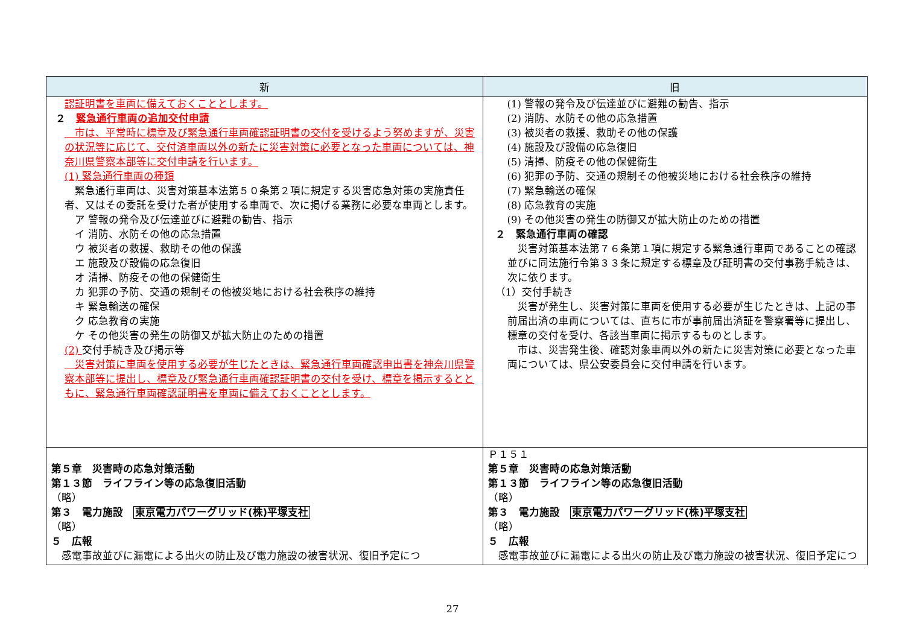| 新 | 旧 |
| --- | --- |
| 認証明書を車両に備えておくこととします。 ２ 緊急通行車両の追加交付申請 市は、平常時に標章及び緊急通行車両確認証明書の交付を受けるよう努めますが、災害の状況等に応じて、交付済車両以外の新たに災害対策に必要となった車両については、神奈川県警察本部等に交付申請を行います。 (1) 緊急通行車両の種類 緊急通行車両は、災害対策基本法第５０条第２項に規定する災害応急対策の実施責任者、又はその委託を受けた者が使用する車両で、次に掲げる業務に必要な車両とします。 ア 警報の発令及び伝達並びに避難の勧告、指示 イ 消防、水防その他の応急措置 ウ 被災者の救援、救助その他の保護 エ 施設及び設備の応急復旧 オ 清掃、防疫その他の保健衛生 カ 犯罪の予防、交通の規制その他被災地における社会秩序の維持 キ 緊急輸送の確保 ク 応急教育の実施 ケ その他災害の発生の防御又が拡大防止のための措置 (2) 交付手続き及び掲示等 災害対策に車両を使用する必要が生じたときは、緊急通行車両確認申出書を神奈川県警察本部等に提出し、標章及び緊急通行車両確認証明書の交付を受け、標章を掲示するとともに、緊急通行車両確認証明書を車両に備えておくこととします。 | (1) 警報の発令及び伝達並びに避難の勧告、指示 (2) 消防、水防その他の応急措置 (3) 被災者の救援、救助その他の保護 (4) 施設及び設備の応急復旧 (5) 清掃、防疫その他の保健衛生 (6) 犯罪の予防、交通の規制その他被災地における社会秩序の維持 (7) 緊急輸送の確保 (8) 応急教育の実施 (9) その他災害の発生の防御又が拡大防止のための措置 ２ 緊急通行車両の確認 災害対策基本法第７６条第１項に規定する緊急通行車両であることの確認並びに同法施行令第３３条に規定する標章及び証明書の交付事務手続きは、次に依ります。 （1）交付手続き 災害が発生し、災害対策に車両を使用する必要が生じたときは、上記の事前届出済の車両については、直ちに市が事前届出済証を警察署等に提出し、標章の交付を受け、各該当車両に掲示するものとします。 市は、災害発生後、確認対象車両以外の新たに災害対策に必要となった車両については、県公安委員会に交付申請を行います。 |
| 第５章 災害時の応急対策活動 第１３節 ライフライン等の応急復旧活動 （略） 第３ 電力施設 東京電力パワーグリッド(株)平塚支社 （略） ５ 広報 感電事故並びに漏電による出火の防止及び電力施設の被害状況、復旧予定につ | Ｐ１５１ 第５章 災害時の応急対策活動 第１３節 ライフライン等の応急復旧活動 （略） 第３ 電力施設 東京電力パワーグリッド(株)平塚支社 （略） ５ 広報 感電事故並びに漏電による出火の防止及び電力施設の被害状況、復旧予定につ |
27